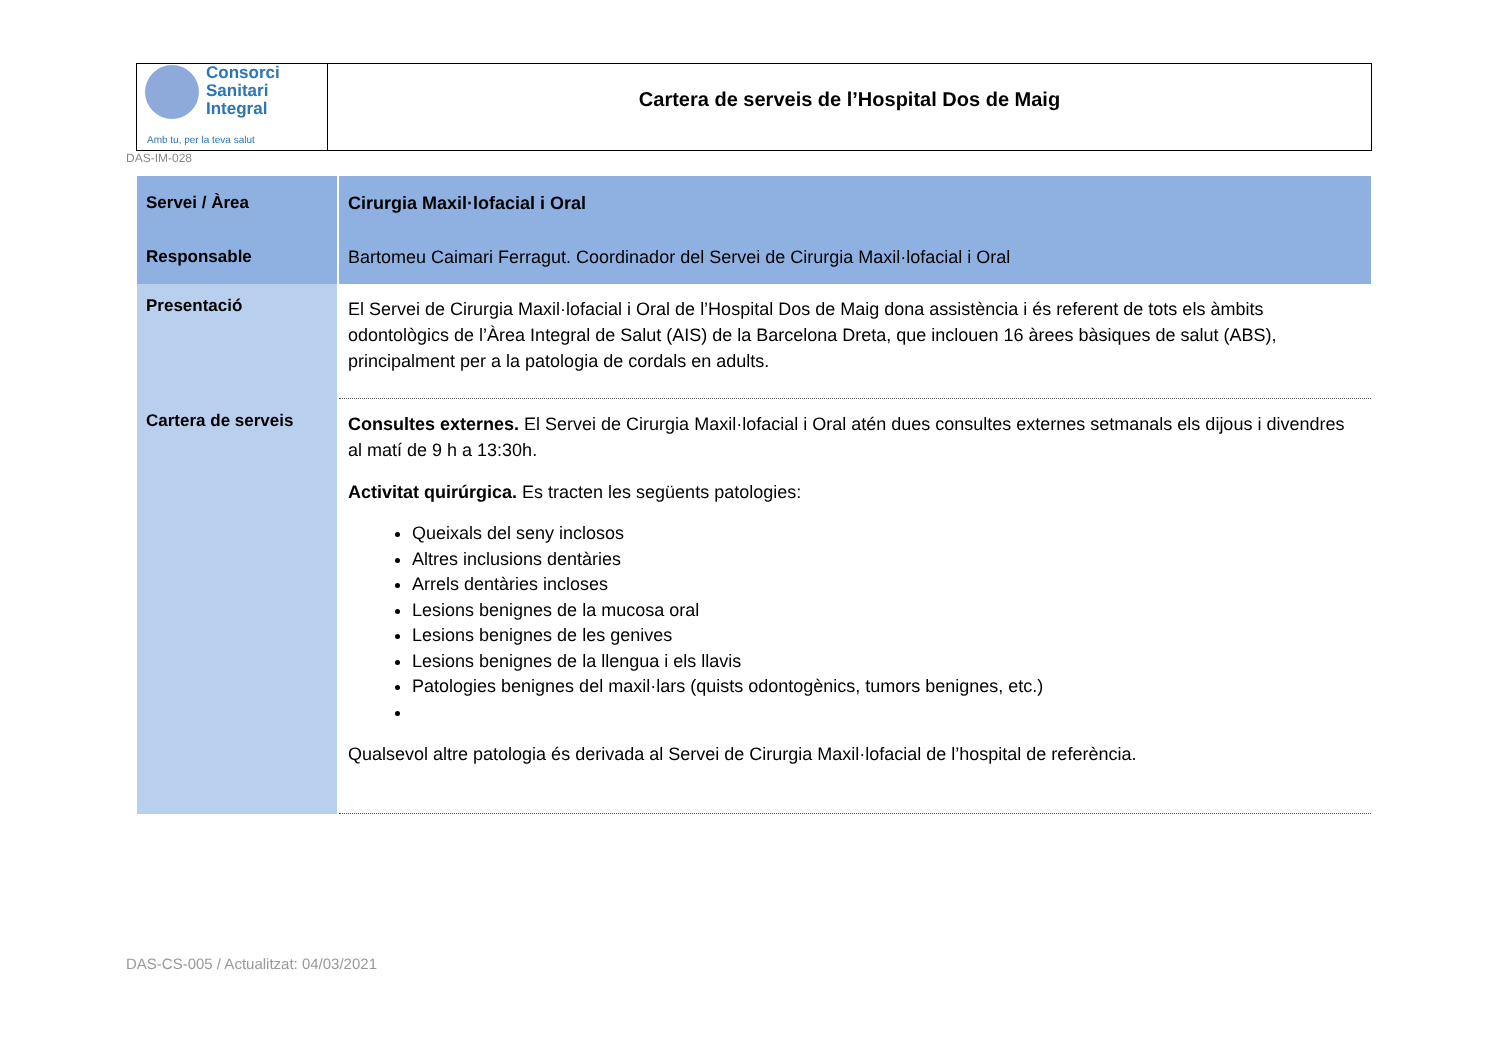Consorci
Sanitari
Integral
Amb tu, per la teva salut
Cartera de serveis de l’Hospital Dos de Maig
DAS-IM-028
| Servei / Àrea | Cirurgia Maxil·lofacial i Oral |
| Responsable | Bartomeu Caimari Ferragut. Coordinador del Servei de Cirurgia Maxil·lofacial i Oral |
| Presentació | El Servei de Cirurgia Maxil·lofacial i Oral de l’Hospital Dos de Maig dona assistència i és referent de tots els àmbits odontològics de l’Àrea Integral de Salut (AIS) de la Barcelona Dreta, que inclouen 16 àrees bàsiques de salut (ABS), principalment per a la patologia de cordals en adults. |
| Cartera de serveis | Consultes externes. El Servei de Cirurgia Maxil·lofacial i Oral atén dues consultes externes setmanals els dijous i divendres al matí de 9 h a 13:30h. Activitat quirúrgica. Es tracten les següents patologies: Queixals del seny inclosos Altres inclusions dentàries Arrels dentàries incloses Lesions benignes de la mucosa oral Lesions benignes de les genives Lesions benignes de la llengua i els llavis Patologies benignes del maxil·lars (quists odontogènics, tumors benignes, etc.) Qualsevol altre patologia és derivada al Servei de Cirurgia Maxil·lofacial de l’hospital de referència. |
DAS-CS-005 / Actualitzat: 04/03/2021